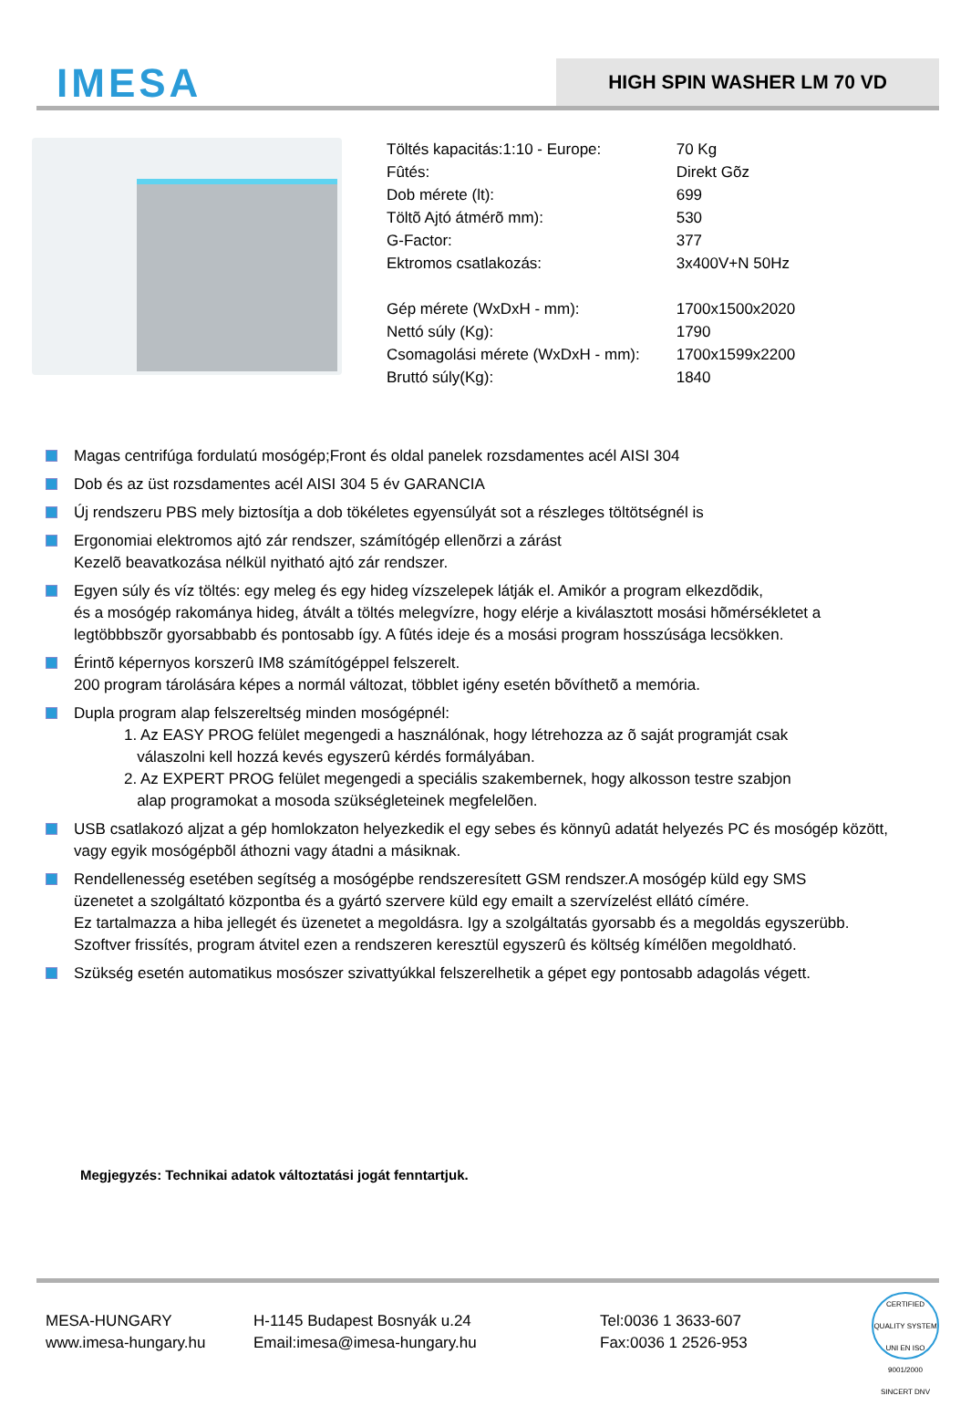IMESA
HIGH SPIN WASHER LM 70 VD
| Töltés kapacitás:1:10 - Europe: | 70 Kg |
| Fûtés: | Direkt Gõz |
| Dob mérete (lt): | 699 |
| Töltõ Ajtó átmérõ mm): | 530 |
| G-Factor: | 377 |
| Ektromos csatlakozás: | 3x400V+N 50Hz |
| Gép mérete (WxDxH - mm): | 1700x1500x2020 |
| Nettó súly (Kg): | 1790 |
| Csomagolási mérete (WxDxH - mm): | 1700x1599x2200 |
| Bruttó súly(Kg): | 1840 |
Magas centrifúga fordulatú mosógép;Front és oldal panelek rozsdamentes acél AISI 304
Dob és az üst rozsdamentes acél AISI 304 5 év GARANCIA
Új rendszeru PBS mely biztosítja a dob tökéletes egyensúlyát sot a részleges töltötségnél is
Ergonomiai elektromos ajtó zár rendszer, számítógép ellenõrzi a zárást
Kezelõ beavatkozása nélkül nyitható ajtó zár rendszer.
Egyen súly és víz töltés: egy meleg és egy hideg vízszelepek látják el. Amikór a program elkezdõdik,
és a mosógép rakománya hideg, átvált a töltés melegvízre, hogy elérje a kiválasztott mosási hõmérsékletet a
legtöbbbszõr gyorsabbabb és pontosabb így. A fûtés ideje és a mosási program hosszúsága lecsökken.
Érintõ képernyos korszerû IM8 számítógéppel felszerelt.
200 program tárolására képes a normál változat, többlet igény esetén bõvíthetõ a memória.
Dupla program alap felszereltség minden mosógépnél:
1. Az EASY PROG felület megengedi a használónak, hogy létrehozza az õ saját programját csak
válaszolni kell hozzá kevés egyszerû kérdés formályában.
2. Az EXPERT PROG felület megengedi a speciális szakembernek, hogy alkosson testre szabjon
alap programokat a mosoda szükségleteinek megfelelõen.
USB csatlakozó aljzat a gép homlokzaton helyezkedik el egy sebes és könnyû adatát helyezés PC és mosógép között,
vagy egyik mosógépbõl áthozni vagy átadni a másiknak.
Rendellenesség esetében segítség a mosógépbe rendszeresített GSM rendszer.A mosógép küld egy SMS
üzenetet a szolgáltató központba és a gyártó szervere küld egy emailt a szervízelést ellátó címére.
Ez tartalmazza a hiba jellegét és üzenetet a megoldásra. Igy a szolgáltatás gyorsabb és a megoldás egyszerübb.
Szoftver frissítés, program átvitel ezen a rendszeren keresztül egyszerû és költség kímélõen megoldható.
Szükség esetén automatikus mosószer szivattyúkkal felszerelhetik a gépet egy pontosabb adagolás végett.
Megjegyzés: Technikai adatok változtatási jogát fenntartjuk.
MESA-HUNGARY
www.imesa-hungary.hu
H-1145 Budapest Bosnyák u.24
Email:imesa@imesa-hungary.hu
Tel:0036 1 3633-607
Fax:0036 1 2526-953
CERTIFIED QUALITY SYSTEM UNI EN ISO 9001/2000 SINCERT DNV